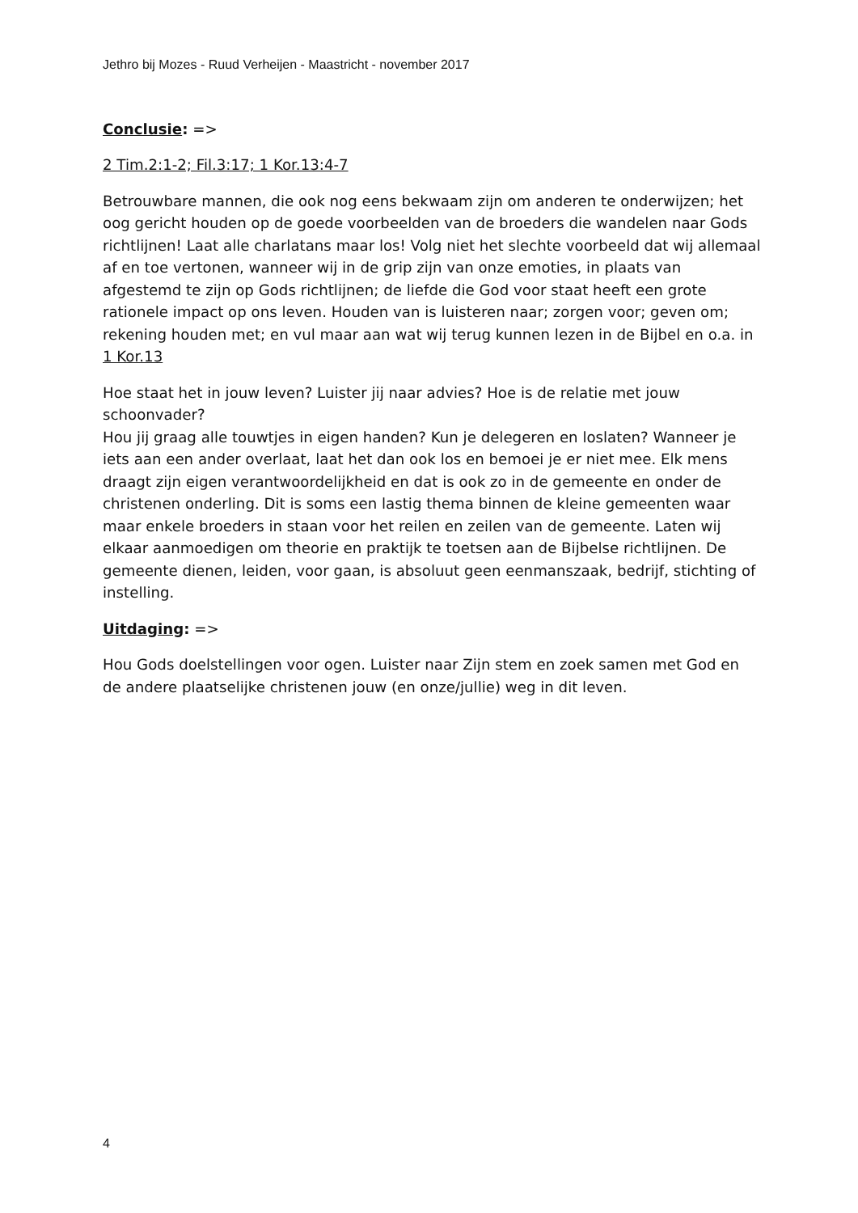Jethro bij Mozes - Ruud Verheijen - Maastricht - november 2017
Conclusie: =>
2 Tim.2:1-2; Fil.3:17; 1 Kor.13:4-7
Betrouwbare mannen, die ook nog eens bekwaam zijn om anderen te onderwijzen; het oog gericht houden op de goede voorbeelden van de broeders die wandelen naar Gods richtlijnen! Laat alle charlatans maar los! Volg niet het slechte voorbeeld dat wij allemaal af en toe vertonen, wanneer wij in de grip zijn van onze emoties, in plaats van afgestemd te zijn op Gods richtlijnen; de liefde die God voor staat heeft een grote rationele impact op ons leven. Houden van is luisteren naar; zorgen voor; geven om; rekening houden met; en vul maar aan wat wij terug kunnen lezen in de Bijbel en o.a. in 1 Kor.13
Hoe staat het in jouw leven? Luister jij naar advies? Hoe is de relatie met jouw schoonvader?
Hou jij graag alle touwtjes in eigen handen? Kun je delegeren en loslaten? Wanneer je iets aan een ander overlaat, laat het dan ook los en bemoei je er niet mee. Elk mens draagt zijn eigen verantwoordelijkheid en dat is ook zo in de gemeente en onder de christenen onderling. Dit is soms een lastig thema binnen de kleine gemeenten waar maar enkele broeders in staan voor het reilen en zeilen van de gemeente. Laten wij elkaar aanmoedigen om theorie en praktijk te toetsen aan de Bijbelse richtlijnen. De gemeente dienen, leiden, voor gaan, is absoluut geen eenmanszaak, bedrijf, stichting of instelling.
Uitdaging: =>
Hou Gods doelstellingen voor ogen. Luister naar Zijn stem en zoek samen met God en de andere plaatselijke christenen jouw (en onze/jullie) weg in dit leven.
4